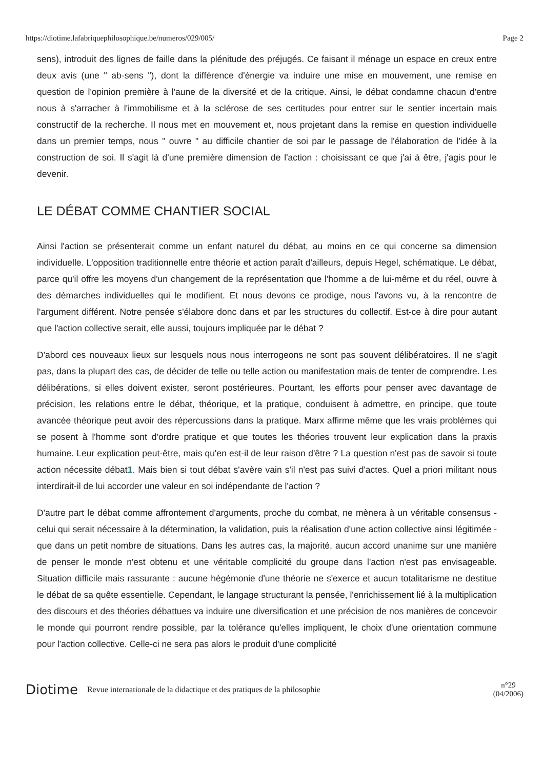https://diotime.lafabriquephilosophique.be/numeros/029/005/ Page 2
sens), introduit des lignes de faille dans la plénitude des préjugés. Ce faisant il ménage un espace en creux entre deux avis (une " ab-sens "), dont la différence d'énergie va induire une mise en mouvement, une remise en question de l'opinion première à l'aune de la diversité et de la critique. Ainsi, le débat condamne chacun d'entre nous à s'arracher à l'immobilisme et à la sclérose de ses certitudes pour entrer sur le sentier incertain mais constructif de la recherche. Il nous met en mouvement et, nous projetant dans la remise en question individuelle dans un premier temps, nous " ouvre " au difficile chantier de soi par le passage de l'élaboration de l'idée à la construction de soi. Il s'agit là d'une première dimension de l'action : choisissant ce que j'ai à être, j'agis pour le devenir.
LE DÉBAT COMME CHANTIER SOCIAL
Ainsi l'action se présenterait comme un enfant naturel du débat, au moins en ce qui concerne sa dimension individuelle. L'opposition traditionnelle entre théorie et action paraît d'ailleurs, depuis Hegel, schématique. Le débat, parce qu'il offre les moyens d'un changement de la représentation que l'homme a de lui-même et du réel, ouvre à des démarches individuelles qui le modifient. Et nous devons ce prodige, nous l'avons vu, à la rencontre de l'argument différent. Notre pensée s'élabore donc dans et par les structures du collectif. Est-ce à dire pour autant que l'action collective serait, elle aussi, toujours impliquée par le débat ?
D'abord ces nouveaux lieux sur lesquels nous nous interrogeons ne sont pas souvent délibératoires. Il ne s'agit pas, dans la plupart des cas, de décider de telle ou telle action ou manifestation mais de tenter de comprendre. Les délibérations, si elles doivent exister, seront postérieures. Pourtant, les efforts pour penser avec davantage de précision, les relations entre le débat, théorique, et la pratique, conduisent à admettre, en principe, que toute avancée théorique peut avoir des répercussions dans la pratique. Marx affirme même que les vrais problèmes qui se posent à l'homme sont d'ordre pratique et que toutes les théories trouvent leur explication dans la praxis humaine. Leur explication peut-être, mais qu'en est-il de leur raison d'être ? La question n'est pas de savoir si toute action nécessite débat1. Mais bien si tout débat s'avère vain s'il n'est pas suivi d'actes. Quel a priori militant nous interdirait-il de lui accorder une valeur en soi indépendante de l'action ?
D'autre part le débat comme affrontement d'arguments, proche du combat, ne mènera à un véritable consensus - celui qui serait nécessaire à la détermination, la validation, puis la réalisation d'une action collective ainsi légitimée - que dans un petit nombre de situations. Dans les autres cas, la majorité, aucun accord unanime sur une manière de penser le monde n'est obtenu et une véritable complicité du groupe dans l'action n'est pas envisageable. Situation difficile mais rassurante : aucune hégémonie d'une théorie ne s'exerce et aucun totalitarisme ne destitue le débat de sa quête essentielle. Cependant, le langage structurant la pensée, l'enrichissement lié à la multiplication des discours et des théories débattues va induire une diversification et une précision de nos manières de concevoir le monde qui pourront rendre possible, par la tolérance qu'elles impliquent, le choix d'une orientation commune pour l'action collective. Celle-ci ne sera pas alors le produit d'une complicité
Diotime Revue internationale de la didactique et des pratiques de la philosophie n°29
(04/2006)